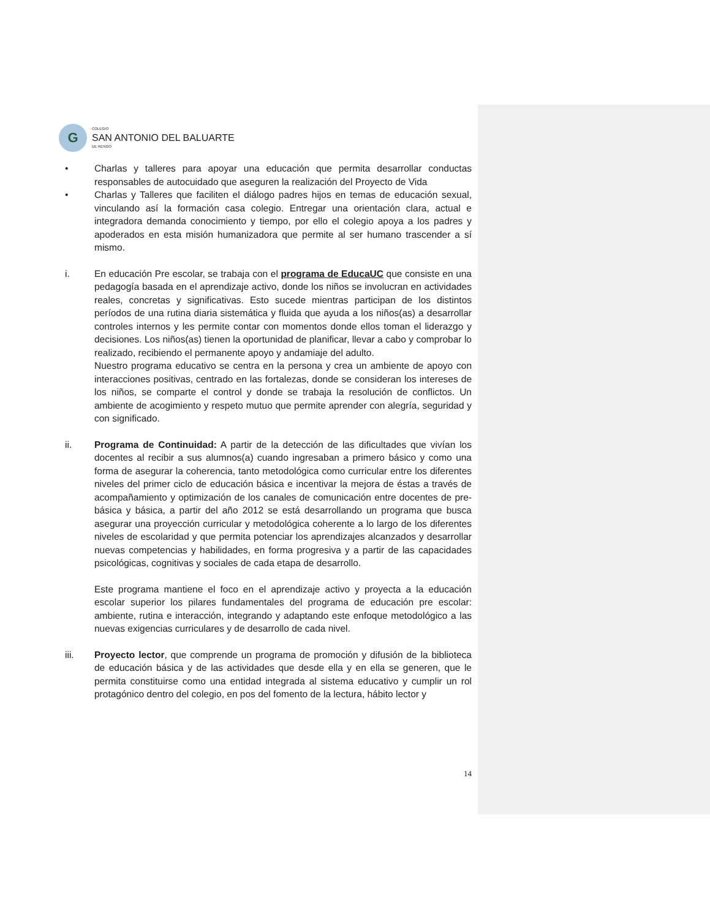G
COLEGIO
SAN ANTONIO DEL BALUARTE
DE RENGO
• Charlas y talleres para apoyar una educación que permita desarrollar conductas responsables de autocuidado que aseguren la realización del Proyecto de Vida
• Charlas y Talleres que faciliten el diálogo padres hijos en temas de educación sexual, vinculando así la formación casa colegio. Entregar una orientación clara, actual e integradora demanda conocimiento y tiempo, por ello el colegio apoya a los padres y apoderados en esta misión humanizadora que permite al ser humano trascender a sí mismo.
i. En educación Pre escolar, se trabaja con el programa de EducaUC que consiste en una pedagogía basada en el aprendizaje activo, donde los niños se involucran en actividades reales, concretas y significativas. Esto sucede mientras participan de los distintos períodos de una rutina diaria sistemática y fluida que ayuda a los niños(as) a desarrollar controles internos y les permite contar con momentos donde ellos toman el liderazgo y decisiones. Los niños(as) tienen la oportunidad de planificar, llevar a cabo y comprobar lo realizado, recibiendo el permanente apoyo y andamiaje del adulto.
Nuestro programa educativo se centra en la persona y crea un ambiente de apoyo con interacciones positivas, centrado en las fortalezas, donde se consideran los intereses de los niños, se comparte el control y donde se trabaja la resolución de conflictos. Un ambiente de acogimiento y respeto mutuo que permite aprender con alegría, seguridad y con significado.
ii. Programa de Continuidad: A partir de la detección de las dificultades que vivían los docentes al recibir a sus alumnos(a) cuando ingresaban a primero básico y como una forma de asegurar la coherencia, tanto metodológica como curricular entre los diferentes niveles del primer ciclo de educación básica e incentivar la mejora de éstas a través de acompañamiento y optimización de los canales de comunicación entre docentes de pre- básica y básica, a partir del año 2012 se está desarrollando un programa que busca asegurar una proyección curricular y metodológica coherente a lo largo de los diferentes niveles de escolaridad y que permita potenciar los aprendizajes alcanzados y desarrollar nuevas competencias y habilidades, en forma progresiva y a partir de las capacidades psicológicas, cognitivas y sociales de cada etapa de desarrollo.
Este programa mantiene el foco en el aprendizaje activo y proyecta a la educación escolar superior los pilares fundamentales del programa de educación pre escolar: ambiente, rutina e interacción, integrando y adaptando este enfoque metodológico a las nuevas exigencias curriculares y de desarrollo de cada nivel.
iii. Proyecto lector, que comprende un programa de promoción y difusión de la biblioteca de educación básica y de las actividades que desde ella y en ella se generen, que le permita constituirse como una entidad integrada al sistema educativo y cumplir un rol protagónico dentro del colegio, en pos del fomento de la lectura, hábito lector y
14